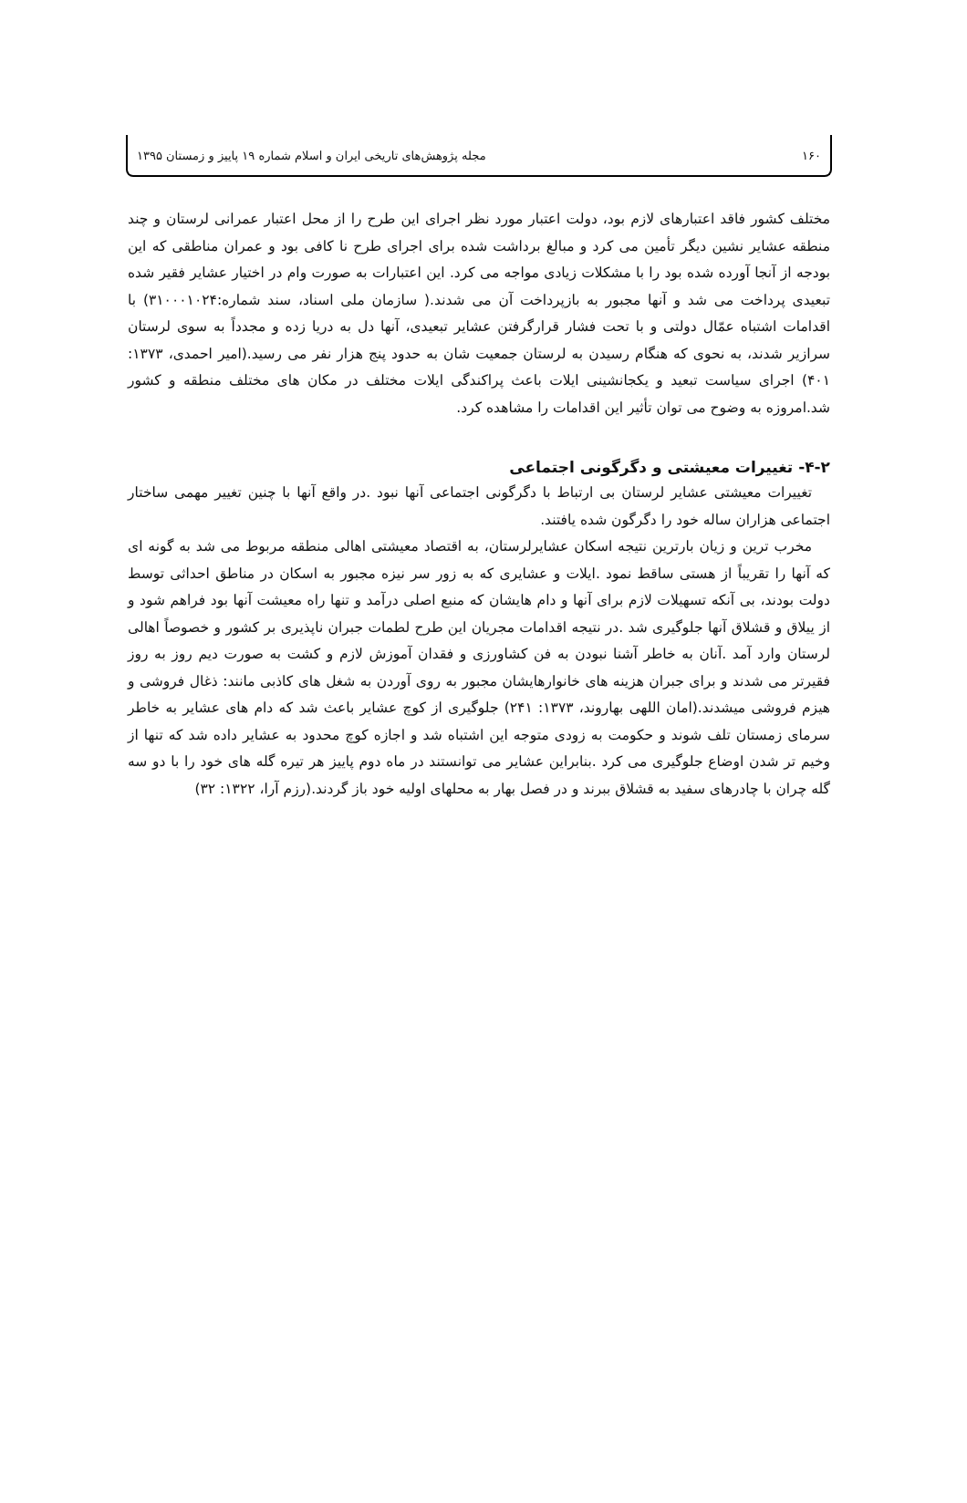۱۶۰ مجله پژوهش‌های تاریخی ایران و اسلام شماره ۱۹ پاییز و زمستان ۱۳۹۵
مختلف کشور فاقد اعتبارهای لازم بود، دولت اعتبار مورد نظر اجرای این طرح را از محل اعتبار عمرانی لرستان و چند منطقه عشایر نشین دیگر تأمین می کرد و مبالغ برداشت شده برای اجرای طرح نا کافی بود و عمران مناطقی که این بودجه از آنجا آورده شده بود را با مشکلات زیادی مواجه می کرد. این اعتبارات به صورت وام در اختیار عشایر فقیر شده تبعیدی پرداخت می شد و آنها مجبور به بازپرداخت آن می شدند.( سازمان ملی اسناد، سند شماره:۳۱۰۰۰۱۰۲۴) با اقدامات اشتباه عمّال دولتی و با تحت فشار قرارگرفتن عشایر تبعیدی، آنها دل به دریا زده و مجدداً به سوی لرستان سرازیر شدند، به نحوی که هنگام رسیدن به لرستان جمعیت شان به حدود پنج هزار نفر می رسید.(امیر احمدی، ۱۳۷۳: ۴۰۱) اجرای سیاست تبعید و یکجانشینی ایلات باعث پراکندگی ایلات مختلف در مکان های مختلف منطقه و کشور شد.امروزه به وضوح می توان تأثیر این اقدامات را مشاهده کرد.
۴-۲- تغییرات معیشتی و دگرگونی اجتماعی
تغییرات معیشتی عشایر لرستان بی ارتباط با دگرگونی اجتماعی آنها نبود .در واقع آنها با چنین تغییر مهمی ساختار اجتماعی هزاران ساله خود را دگرگون شده یافتند.
مخرب ترین و زیان بارترین نتیجه اسکان عشایرلرستان، به اقتصاد معیشتی اهالی منطقه مربوط می شد به گونه ای که آنها را تقریباً از هستی ساقط نمود .ایلات و عشایری که به زور سر نیزه مجبور به اسکان در مناطق احداثی توسط دولت بودند، بی آنکه تسهیلات لازم برای آنها و دام هایشان که منبع اصلی درآمد و تنها راه معیشت آنها بود فراهم شود و از ییلاق و قشلاق آنها جلوگیری شد .در نتیجه اقدامات مجریان این طرح لطمات جبران ناپذیری بر کشور و خصوصاً اهالی لرستان وارد آمد .آنان به خاطر آشنا نبودن به فن کشاورزی و فقدان آموزش لازم و کشت به صورت دیم روز به روز فقیرتر می شدند و برای جبران هزینه های خانوارهایشان مجبور به روی آوردن به شغل های کاذبی مانند: ذغال فروشی و هیزم فروشی میشدند.(امان اللهی بهاروند، ۱۳۷۳: ۲۴۱) جلوگیری از کوچ عشایر باعث شد که دام های عشایر به خاطر سرمای زمستان تلف شوند و حکومت به زودی متوجه این اشتباه شد و اجازه کوچ محدود به عشایر داده شد که تنها از وخیم تر شدن اوضاع جلوگیری می کرد .بنابراین عشایر می توانستند در ماه دوم پاییز هر تیره گله های خود را با دو سه گله چران با چادرهای سفید به قشلاق ببرند و در فصل بهار به محلهای اولیه خود باز گردند.(رزم آرا، ۱۳۲۲: ۳۲)